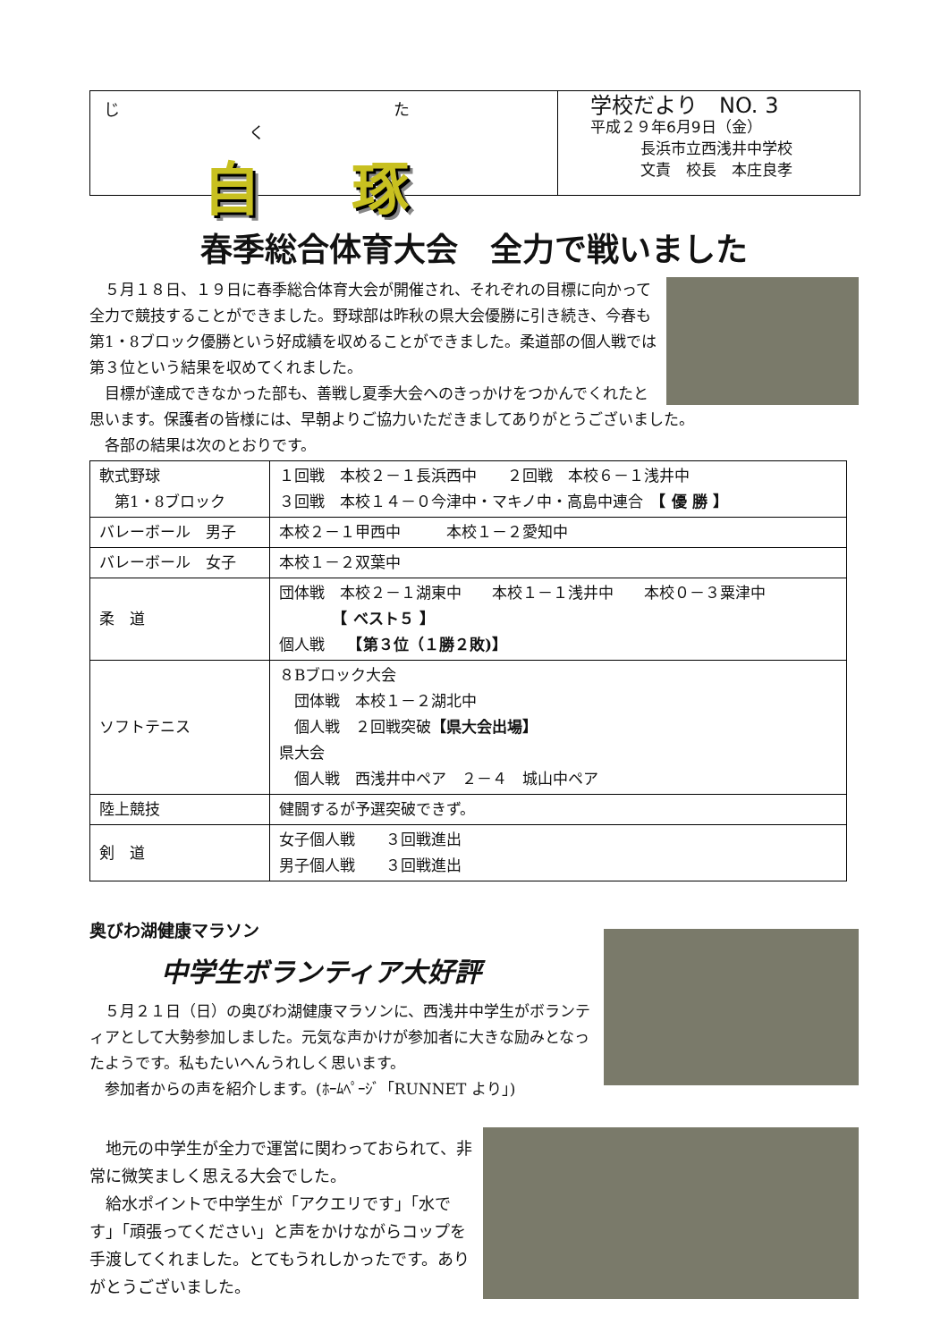じ たく
自 琢
学校だより　NO. 3
平成２９年6月9日（金）
長浜市立西浅井中学校
文責　校長　本庄良孝
春季総合体育大会　全力で戦いました
　５月１８日、１９日に春季総合体育大会が開催され、それぞれの目標に向かって全力で競技することができました。野球部は昨秋の県大会優勝に引き続き、今春も第1・8ブロック優勝という好成績を収めることができました。柔道部の個人戦では第３位という結果を収めてくれました。
　目標が達成できなかった部も、善戦し夏季大会へのきっかけをつかんでくれたと思います。保護者の皆様には、早朝よりご協力いただきましてありがとうございました。
　各部の結果は次のとおりです。
| 軟式野球 第1・8ブロック | １回戦 本校２－１長浜西中 ２回戦 本校６－１浅井中 ３回戦 本校１４－０今津中・マキノ中・高島中連合 【 優 勝 】 |
| バレーボール 男子 | 本校２－１甲西中 本校１－２愛知中 |
| バレーボール 女子 | 本校１－２双葉中 |
| 柔 道 | 団体戦 本校２－１湖東中 本校１－１浅井中 本校０－３粟津中 【 ベスト５ 】 個人戦 【第３位（１勝２敗)】 |
| ソフトテニス | ８Bブロック大会 団体戦 本校１－２湖北中 個人戦 ２回戦突破 【県大会出場】 県大会 個人戦 西浅井中ペア ２－４ 城山中ペア |
| 陸上競技 | 健闘するが予選突破できず。 |
| 剣 道 | 女子個人戦 ３回戦進出 男子個人戦 ３回戦進出 |
奥びわ湖健康マラソン
中学生ボランティア大好評
　５月２１日（日）の奥びわ湖健康マラソンに、西浅井中学生がボランティアとして大勢参加しました。元気な声かけが参加者に大きな励みとなったようです。私もたいへんうれしく思います。
　参加者からの声を紹介します。(ﾎｰﾑﾍﾟｰｼﾞ「RUNNET より」)
　地元の中学生が全力で運営に関わっておられて、非常に微笑ましく思える大会でした。
　給水ポイントで中学生が「アクエリです」「水です」「頑張ってください」と声をかけながらコップを手渡してくれました。とてもうれしかったです。ありがとうございました。